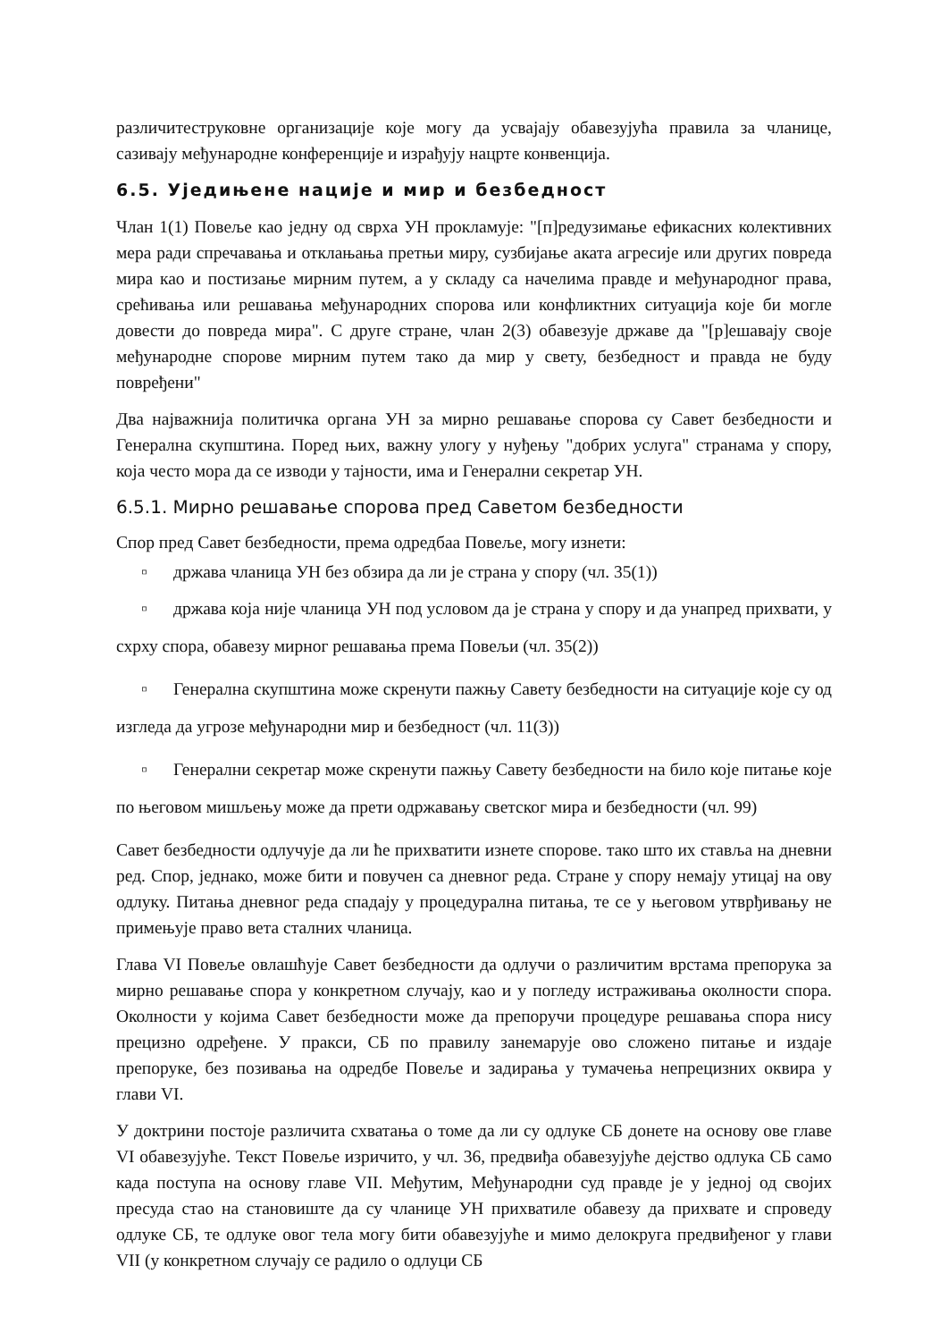различитеструковне организације које могу да усвајају обавезујућа правила за чланице, сазивају међународне конференције и израђују нацрте конвенција.
6.5. Уједињене нације и мир и безбедност
Члан 1(1) Повеље као једну од сврха УН прокламује: "[п]редузимање ефикасних колективних мера ради спречавања и отклањања претњи миру, сузбијање аката агресије или других повреда мира као и постизање мирним путем, а у складу са начелима правде и међународног права, срећивања или решавања међународних спорова или конфликтних ситуација које би могле довести до повреда мира". С друге стране, члан 2(3) обавезује државе да "[р]ешавају своје међународне спорове мирним путем тако да мир у свету, безбедност и правда не буду повређени"
Два најважнија политичка органа УН за мирно решавање спорова су Савет безбедности и Генерална скупштина. Поред њих, важну улогу у нуђењу "добрих услуга" странама у спору, која често мора да се изводи у тајности, има и Генерални секретар УН.
6.5.1. Мирно решавање спорова пред Саветом безбедности
Спор пред Савет безбедности, према одредбаа Повеље, могу изнети:
▫ држава чланица УН без обзира да ли је страна у спору (чл. 35(1))
▫ држава која није чланица УН под условом да је страна у спору и да унапред прихвати, у схрху спора, обавезу мирног решавања према Повељи (чл. 35(2))
▫ Генерална скупштина може скренути пажњу Савету безбедности на ситуације које су од изгледа да угрозе међународни мир и безбедност (чл. 11(3))
▫ Генерални секретар може скренути пажњу Савету безбедности на било које питање које по његовом мишљењу може да прети одржавању светског мира и безбедности (чл. 99)
Савет безбедности одлучује да ли ће прихватити изнете спорове. тако што их ставља на дневни ред. Спор, једнако, може бити и повучен са дневног реда. Стране у спору немају утицај на ову одлуку. Питања дневног реда спадају у процедурална питања, те се у његовом утврђивању не примењује право вета сталних чланица.
Глава VI Повеље овлашћује Савет безбедности да одлучи о различитим врстама препорука за мирно решавање спора у конкретном случају, као и у погледу истраживања околности спора. Околности у којима Савет безбедности може да препоручи процедуре решавања спора нису прецизно одређене. У пракси, СБ по правилу занемарује ово сложено питање и издаје препоруке, без позивања на одредбе Повеље и задирања у тумачења непрецизних оквира у глави VI.
У доктрини постоје различита схватања о томе да ли су одлуке СБ донете на основу ове главе VI обавезујуће. Текст Повеље изричито, у чл. 36, предвиђа обавезујуће дејство одлука СБ само када поступа на основу главе VII. Међутим, Међународни суд правде је у једној од својих пресуда стао на становиште да су чланице УН прихватиле обавезу да прихвате и спроведу одлуке СБ, те одлуке овог тела могу бити обавезујуће и мимо делокруга предвиђеног у глави VII (у конкретном случају се радило о одлуци СБ